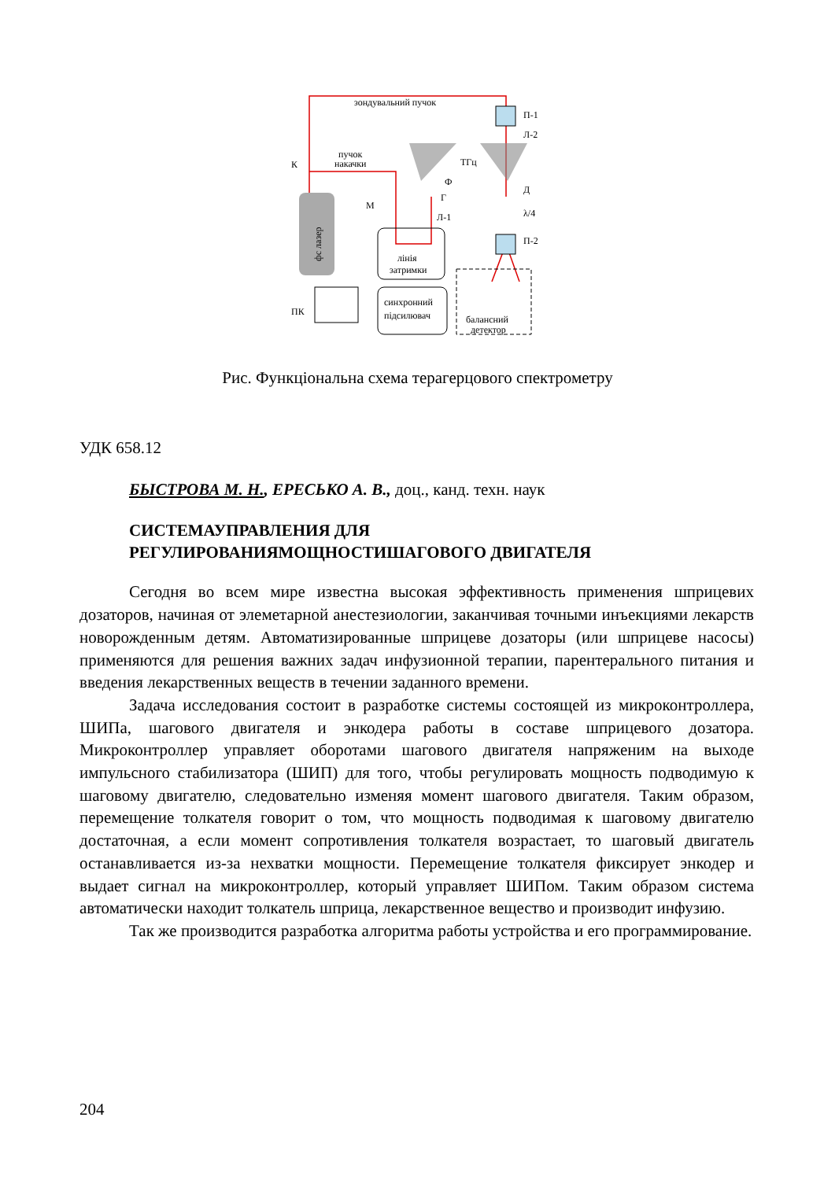зондувальний пучок
пучок
накачки
К
П-1
Л-2
ТГц
Ф
Г
Л-1
Д
λ/4
П-2
М
лінія
затримки
синхронний
підсилювач
балансний
детектор
ПК
фс лазер
Рис. Функціональна схема терагерцового спектрометру
УДК 658.12
БЫСТРОВА М. Н., ЕРЕСЬКО А. В., доц., канд. техн. наук
СИСТЕМАУПРАВЛЕНИЯ ДЛЯ
РЕГУЛИРОВАНИЯМОЩНОСТИШАГОВОГО ДВИГАТЕЛЯ
Сегодня во всем мире известна высокая эффективность применения шприцевих дозаторов, начиная от элеметарной анестезиологии, заканчивая точными инъекциями лекарств новорожденным детям. Автоматизированные шприцеве дозаторы (или шприцеве насосы) применяются для решения важних задач инфузионной терапии, парентерального питания и введения лекарственных веществ в течении заданного времени.
Задача исследования состоит в разработке системы состоящей из микроконтроллера, ШИПа, шагового двигателя и энкодера работы в составе шприцевого дозатора. Микроконтроллер управляет оборотами шагового двигателя напряженим на выходе импульсного стабилизатора (ШИП) для того, чтобы регулировать мощность подводимую к шаговому двигателю, следовательно изменяя момент шагового двигателя. Таким образом, перемещение толкателя говорит о том, что мощность подводимая к шаговому двигателю достаточная, а если момент сопротивления толкателя возрастает, то шаговый двигатель останавливается из-за нехватки мощности. Перемещение толкателя фиксирует энкодер и выдает сигнал на микроконтроллер, который управляет ШИПом. Таким образом система автоматически находит толкатель шприца, лекарственное вещество и производит инфузию.
Так же производится разработка алгоритма работы устройства и его программирование.
204